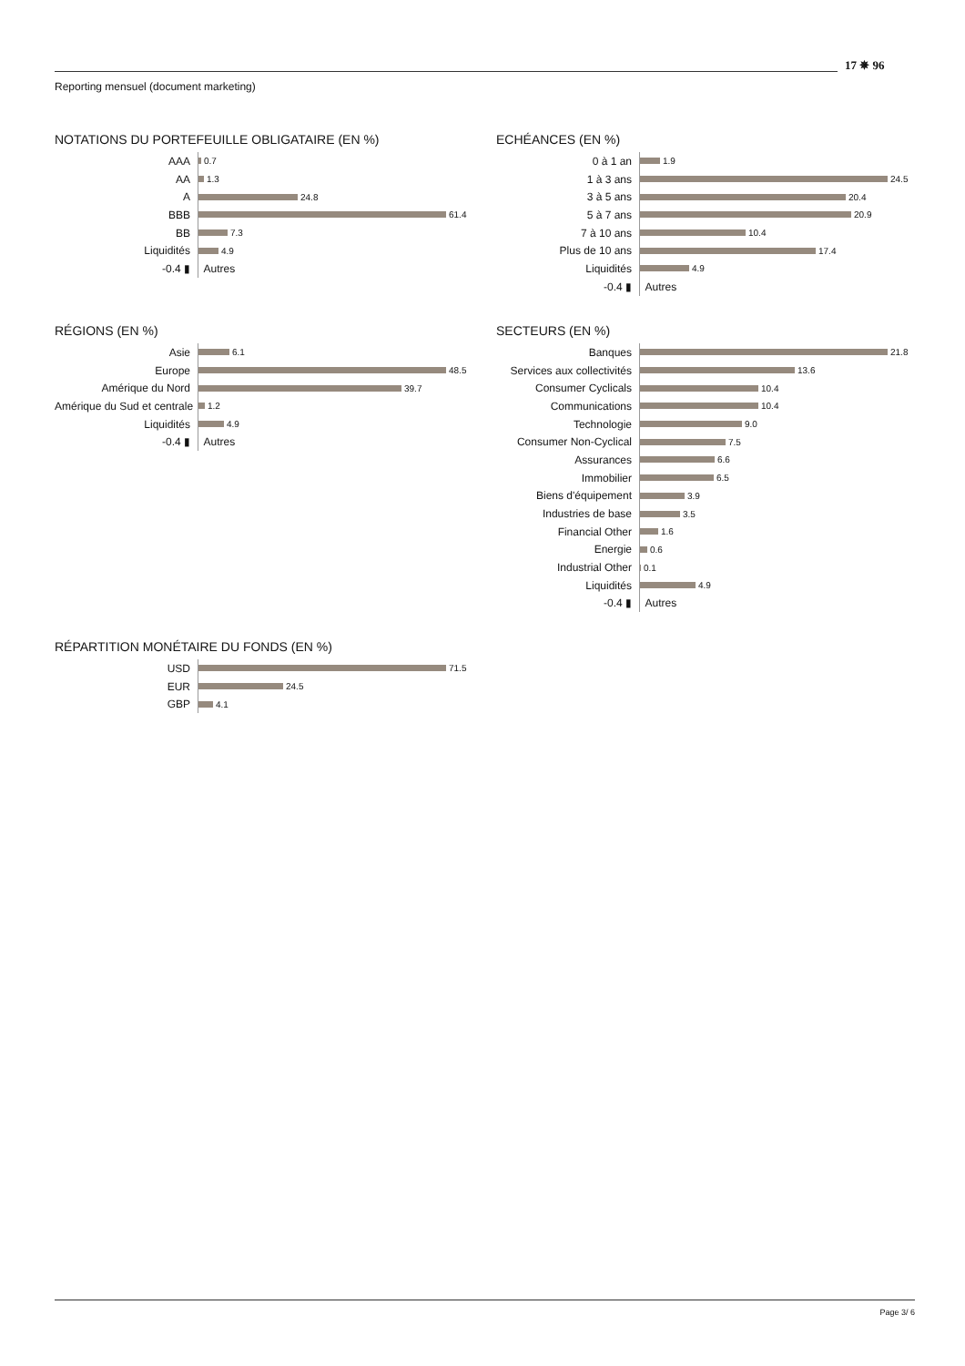17 ✵ 96
Reporting mensuel (document marketing)
NOTATIONS DU PORTEFEUILLE OBLIGATAIRE (EN %)
AAA
0.7
AA
1.3
A
24.8
BBB
61.4
BB
7.3
Liquidités
4.9
-0.4 ▮
Autres
ECHÉANCES (EN %)
0 à 1 an
1.9
1 à 3 ans
24.5
3 à 5 ans
20.4
5 à 7 ans
20.9
7 à 10 ans
10.4
Plus de 10 ans
17.4
Liquidités
4.9
-0.4 ▮
Autres
RÉGIONS (EN %)
Asie
6.1
Europe
48.5
Amérique du Nord
39.7
Amérique du Sud et centrale
1.2
Liquidités
4.9
-0.4 ▮
Autres
SECTEURS (EN %)
Banques
21.8
Services aux collectivités
13.6
Consumer Cyclicals
10.4
Communications
10.4
Technologie
9.0
Consumer Non-Cyclical
7.5
Assurances
6.6
Immobilier
6.5
Biens d'équipement
3.9
Industries de base
3.5
Financial Other
1.6
Energie
0.6
Industrial Other
0.1
Liquidités
4.9
-0.4 ▮
Autres
RÉPARTITION MONÉTAIRE DU FONDS (EN %)
USD
71.5
EUR
24.5
GBP
4.1
Page 3/ 6